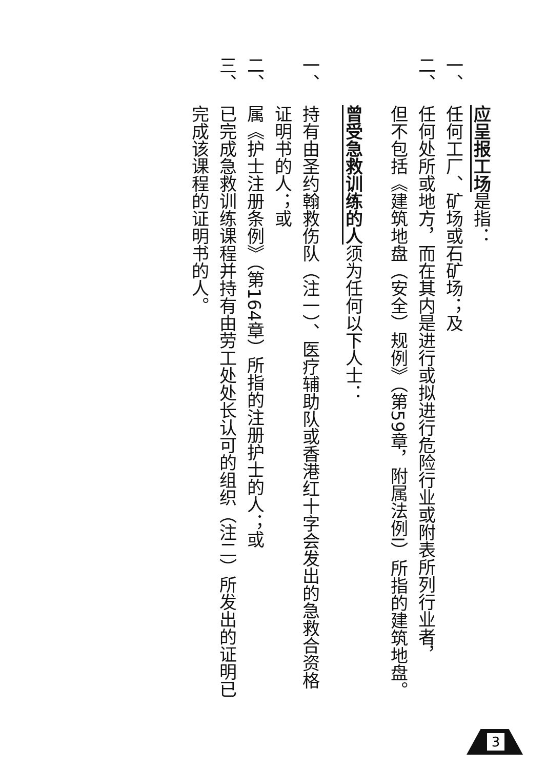应呈报工场是指：
一、任何工厂、矿场或石矿场；及
二、任何处所或地方，而在其内是进行或拟进行危险行业或附表所列行业者，
但不包括《建筑地盘（安全）规例》（第59章，附属法例I）所指的建筑地盘。
曾受急救训练的人须为任何以下人士：
一、持有由圣约翰救伤队（注一）、医疗辅助队或香港红十字会发出的急救合资格
证明书的人；或
二、属《护士注册条例》（第164章）所指的注册护士的人；或
三、已完成急救训练课程并持有由劳工处处长认可的组织（注二）所发出的证明已
完成该课程的证明书的人。
3